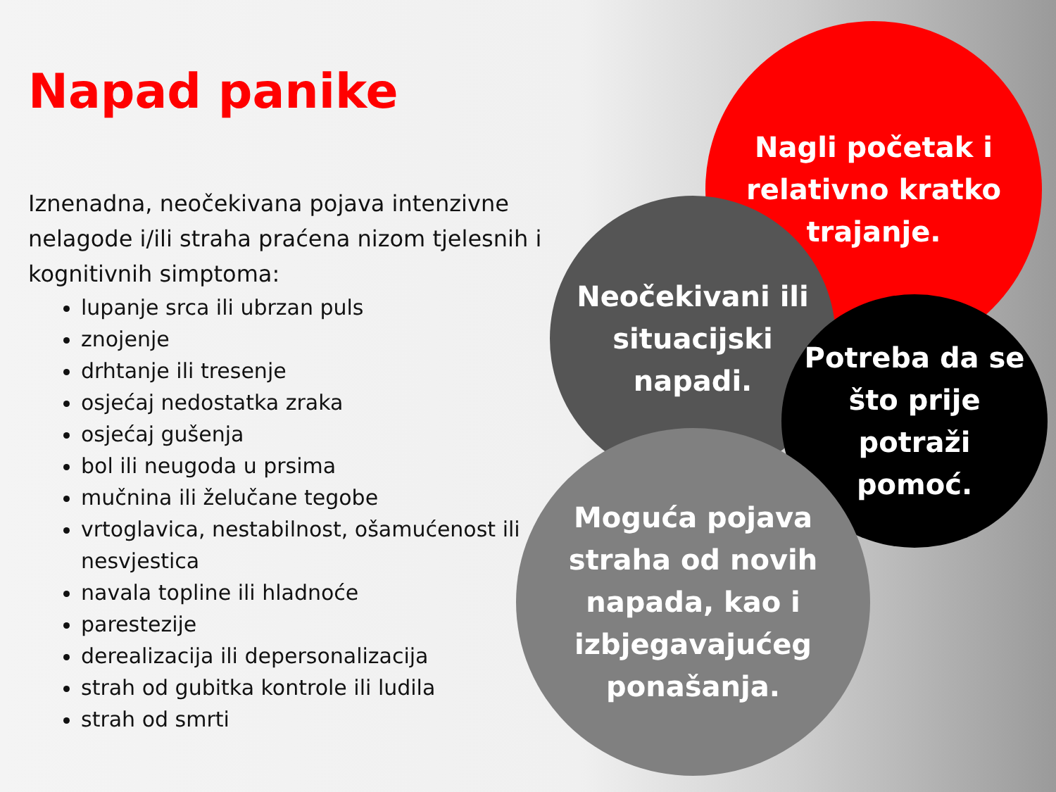Napad panike
Iznenadna, neočekivana pojava intenzivne nelagode i/ili straha praćena nizom tjelesnih i kognitivnih simptoma:
lupanje srca ili ubrzan puls
znojenje
drhtanje ili tresenje
osjećaj nedostatka zraka
osjećaj gušenja
bol ili neugoda u prsima
mučnina ili želučane tegobe
vrtoglavica, nestabilnost, ošamućenost ili nesvjestica
navala topline ili hladnoće
parestezije
derealizacija ili depersonalizacija
strah od gubitka kontrole ili ludila
strah od smrti
Nagli početak i relativno kratko trajanje.
Neočekivani ili situacijski napadi.
Potreba da se što prije potraži pomoć.
Moguća pojava straha od novih napada, kao i izbjegavajućeg ponašanja.